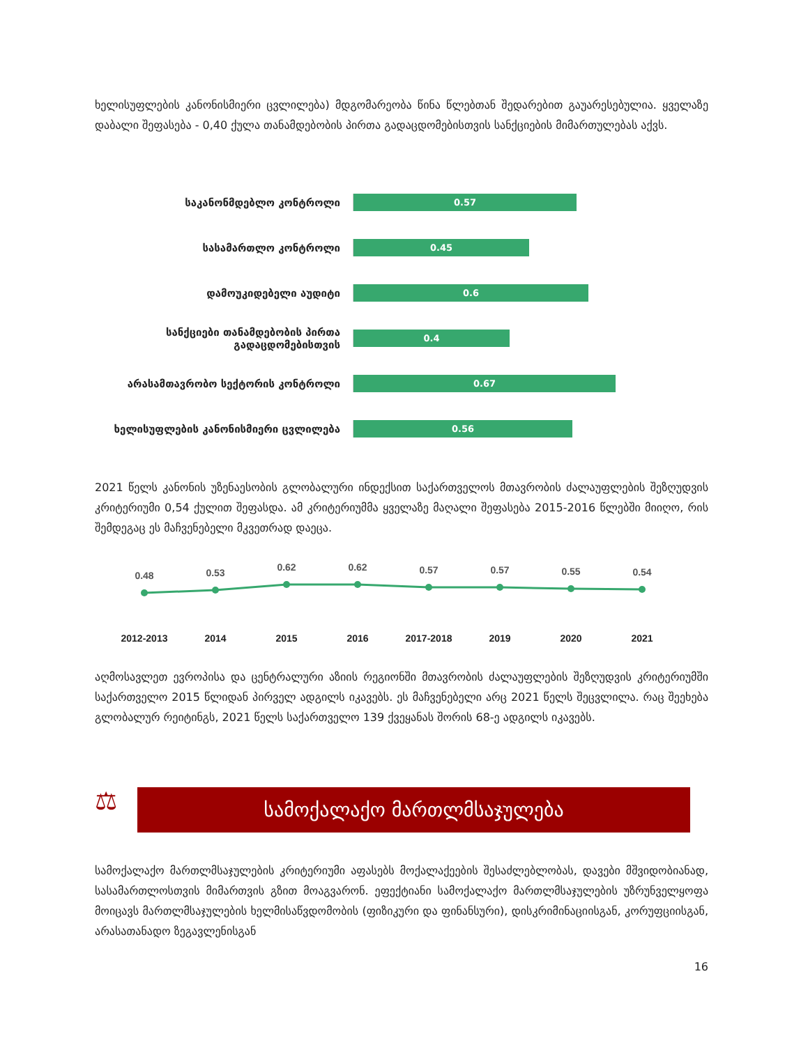ხელისუფლების კანონისმიერი ცვლილება) მდგომარეობა წინა წლებთან შედარებით გაუარესებულია. ყველაზე დაბალი შეფასება - 0,40 ქულა თანამდებობის პირთა გადაცდომებისთვის სანქციების მიმართულებას აქვს.
საკანონმდებლო კონტროლი
0.57
სასამართლო კონტროლი
0.45
დამოუკიდებელი აუდიტი
0.6
სანქციები თანამდებობის პირთა გადაცდომებისთვის
0.4
არასამთავრობო სექტორის კონტროლი
0.67
ხელისუფლების კანონისმიერი ცვლილება
0.56
2021 წელს კანონის უზენაესობის გლობალური ინდექსით საქართველოს მთავრობის ძალაუფლების შეზღუდვის კრიტერიუმი 0,54 ქულით შეფასდა. ამ კრიტერიუმმა ყველაზე მაღალი შეფასება 2015-2016 წლებში მიიღო, რის შემდეგაც ეს მაჩვენებელი მკვეთრად დაეცა.
0.48
0.53
0.62
0.62
0.57
0.57
0.55
0.54
2012-2013
2014
2015
2016
2017-2018
2019
2020
2021
აღმოსავლეთ ევროპისა და ცენტრალური აზიის რეგიონში მთავრობის ძალაუფლების შეზღუდვის კრიტერიუმში საქართველო 2015 წლიდან პირველ ადგილს იკავებს. ეს მაჩვენებელი არც 2021 წელს შეცვლილა. რაც შეეხება გლობალურ რეიტინგს, 2021 წელს საქართველო 139 ქვეყანას შორის 68-ე ადგილს იკავებს.
⚖
სამოქალაქო მართლმსაჯულება
სამოქალაქო მართლმსაჯულების კრიტერიუმი აფასებს მოქალაქეების შესაძლებლობას, დავები მშვიდობიანად, სასამართლოსთვის მიმართვის გზით მოაგვარონ. ეფექტიანი სამოქალაქო მართლმსაჯულების უზრუნველყოფა მოიცავს მართლმსაჯულების ხელმისაწვდომობის (ფიზიკური და ფინანსური), დისკრიმინაციისგან, კორუფციისგან, არასათანადო ზეგავლენისგან
16